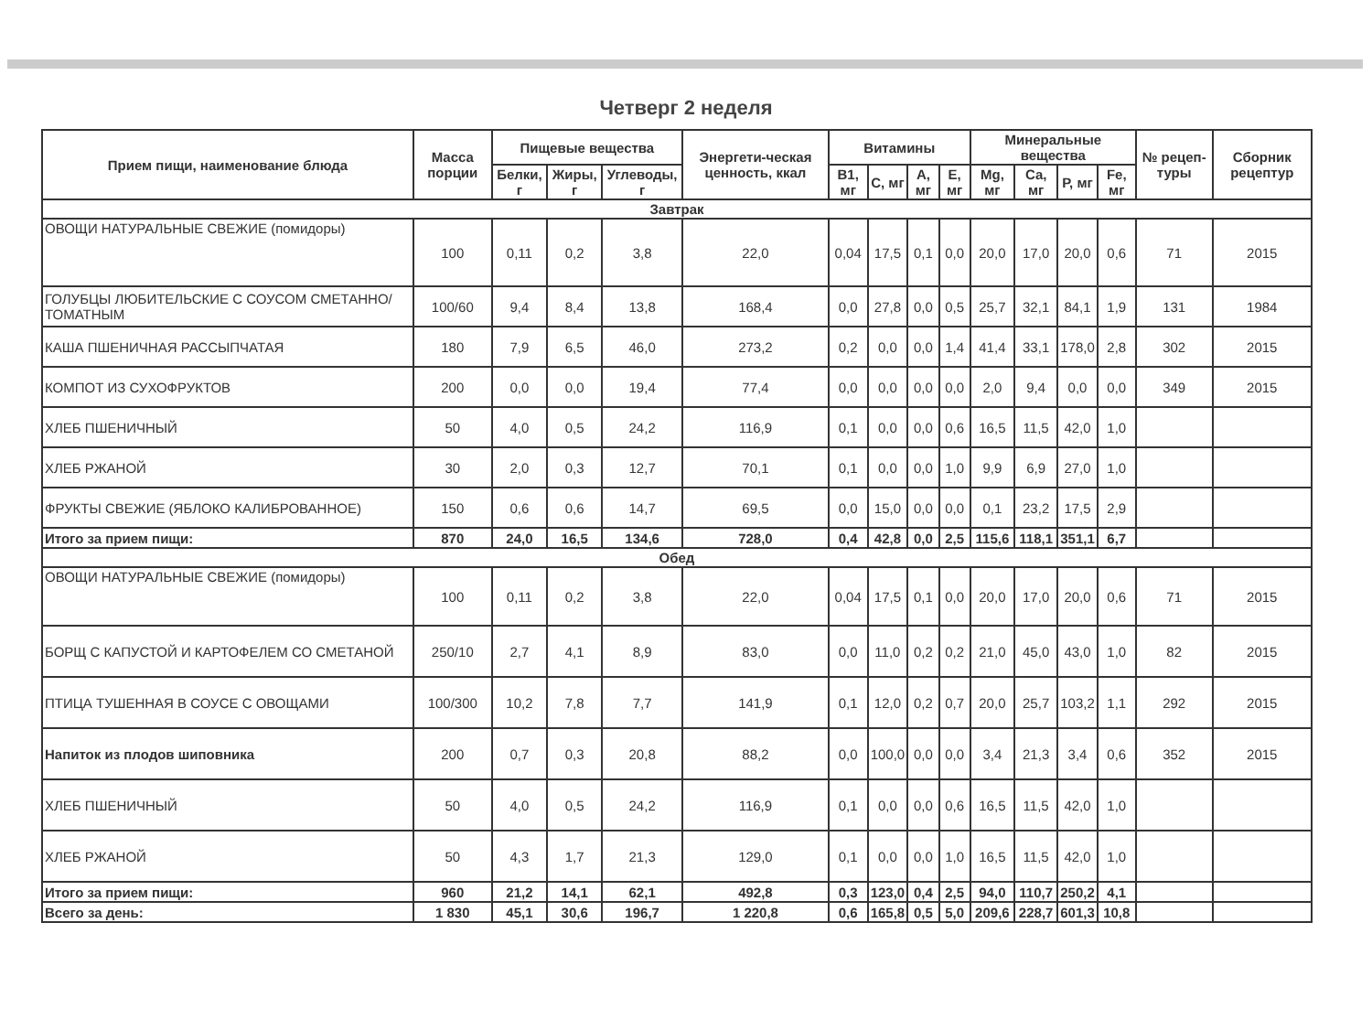Четверг 2 неделя
| Прием пищи, наименование блюда | Масса порции | Пищевые вещества | | | Энергети-ческая ценность, ккал | Витамины | | | | Минеральные вещества | | | | № рецеп-туры | Сборник рецептур |
| --- | --- | --- | --- | --- | --- | --- | --- | --- | --- | --- | --- | --- | --- | --- | --- |
| | | Белки, г | Жиры, г | Углеводы, г | | В1, мг | С, мг | А, мг | Е, мг | Mg, мг | Са, мг | Р, мг | Fe, мг | | |
| Завтрак | | | | | | | | | | | | | | | |
| ОВОЩИ НАТУРАЛЬНЫЕ СВЕЖИЕ (помидоры) | 100 | 0,11 | 0,2 | 3,8 | 22,0 | 0,04 | 17,5 | 0,1 | 0,0 | 20,0 | 17,0 | 20,0 | 0,6 | 71 | 2015 |
| ГОЛУБЦЫ ЛЮБИТЕЛЬСКИЕ С СОУСОМ СМЕТАННО/ТОМАТНЫМ | 100/60 | 9,4 | 8,4 | 13,8 | 168,4 | 0,0 | 27,8 | 0,0 | 0,5 | 25,7 | 32,1 | 84,1 | 1,9 | 131 | 1984 |
| КАША ПШЕНИЧНАЯ РАССЫПЧАТАЯ | 180 | 7,9 | 6,5 | 46,0 | 273,2 | 0,2 | 0,0 | 0,0 | 1,4 | 41,4 | 33,1 | 178,0 | 2,8 | 302 | 2015 |
| КОМПОТ ИЗ СУХОФРУКТОВ | 200 | 0,0 | 0,0 | 19,4 | 77,4 | 0,0 | 0,0 | 0,0 | 0,0 | 2,0 | 9,4 | 0,0 | 0,0 | 349 | 2015 |
| ХЛЕБ ПШЕНИЧНЫЙ | 50 | 4,0 | 0,5 | 24,2 | 116,9 | 0,1 | 0,0 | 0,0 | 0,6 | 16,5 | 11,5 | 42,0 | 1,0 | | |
| ХЛЕБ РЖАНОЙ | 30 | 2,0 | 0,3 | 12,7 | 70,1 | 0,1 | 0,0 | 0,0 | 1,0 | 9,9 | 6,9 | 27,0 | 1,0 | | |
| ФРУКТЫ СВЕЖИЕ (ЯБЛОКО КАЛИБРОВАННОЕ) | 150 | 0,6 | 0,6 | 14,7 | 69,5 | 0,0 | 15,0 | 0,0 | 0,0 | 0,1 | 23,2 | 17,5 | 2,9 | | |
| Итого за прием пищи: | 870 | 24,0 | 16,5 | 134,6 | 728,0 | 0,4 | 42,8 | 0,0 | 2,5 | 115,6 | 118,1 | 351,1 | 6,7 | | |
| Обед | | | | | | | | | | | | | | | |
| ОВОЩИ НАТУРАЛЬНЫЕ СВЕЖИЕ (помидоры) | 100 | 0,11 | 0,2 | 3,8 | 22,0 | 0,04 | 17,5 | 0,1 | 0,0 | 20,0 | 17,0 | 20,0 | 0,6 | 71 | 2015 |
| БОРЩ С КАПУСТОЙ И КАРТОФЕЛЕМ СО СМЕТАНОЙ | 250/10 | 2,7 | 4,1 | 8,9 | 83,0 | 0,0 | 11,0 | 0,2 | 0,2 | 21,0 | 45,0 | 43,0 | 1,0 | 82 | 2015 |
| ПТИЦА ТУШЕННАЯ В СОУСЕ С ОВОЩАМИ | 100/300 | 10,2 | 7,8 | 7,7 | 141,9 | 0,1 | 12,0 | 0,2 | 0,7 | 20,0 | 25,7 | 103,2 | 1,1 | 292 | 2015 |
| Напиток из плодов шиповника | 200 | 0,7 | 0,3 | 20,8 | 88,2 | 0,0 | 100,0 | 0,0 | 0,0 | 3,4 | 21,3 | 3,4 | 0,6 | 352 | 2015 |
| ХЛЕБ ПШЕНИЧНЫЙ | 50 | 4,0 | 0,5 | 24,2 | 116,9 | 0,1 | 0,0 | 0,0 | 0,6 | 16,5 | 11,5 | 42,0 | 1,0 | | |
| ХЛЕБ РЖАНОЙ | 50 | 4,3 | 1,7 | 21,3 | 129,0 | 0,1 | 0,0 | 0,0 | 1,0 | 16,5 | 11,5 | 42,0 | 1,0 | | |
| Итого за прием пищи: | 960 | 21,2 | 14,1 | 62,1 | 492,8 | 0,3 | 123,0 | 0,4 | 2,5 | 94,0 | 110,7 | 250,2 | 4,1 | | |
| Всего за день: | 1 830 | 45,1 | 30,6 | 196,7 | 1 220,8 | 0,6 | 165,8 | 0,5 | 5,0 | 209,6 | 228,7 | 601,3 | 10,8 | | |